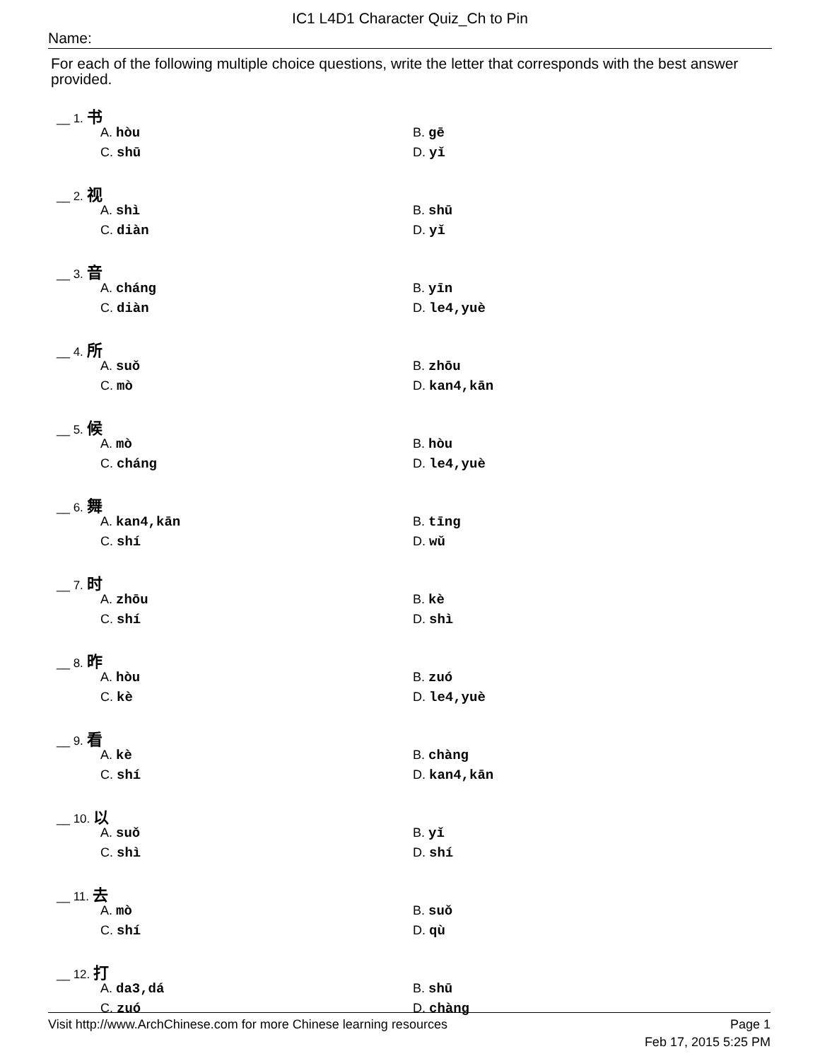IC1 L4D1 Character Quiz_Ch to Pin
Name:
For each of the following multiple choice questions, write the letter that corresponds with the best answer provided.
__ 1. 书
A. hòu B. gē
C. shū D. yǐ
__ 2. 视
A. shì B. shū
C. diàn D. yǐ
__ 3. 音
A. cháng B. yīn
C. diàn D. le4,yuè
__ 4. 所
A. suǒ B. zhōu
C. mò D. kan4,kān
__ 5. 候
A. mò B. hòu
C. cháng D. le4,yuè
__ 6. 舞
A. kan4,kān B. tīng
C. shí D. wǔ
__ 7. 时
A. zhōu B. kè
C. shí D. shì
__ 8. 昨
A. hòu B. zuó
C. kè D. le4,yuè
__ 9. 看
A. kè B. chàng
C. shí D. kan4,kān
__ 10. 以
A. suǒ B. yǐ
C. shì D. shí
__ 11. 去
A. mò B. suǒ
C. shí D. qù
__ 12. 打
A. da3,dá B. shū
C. zuó D. chàng
Visit http://www.ArchChinese.com for more Chinese learning resources Page 1
Feb 17, 2015 5:25 PM